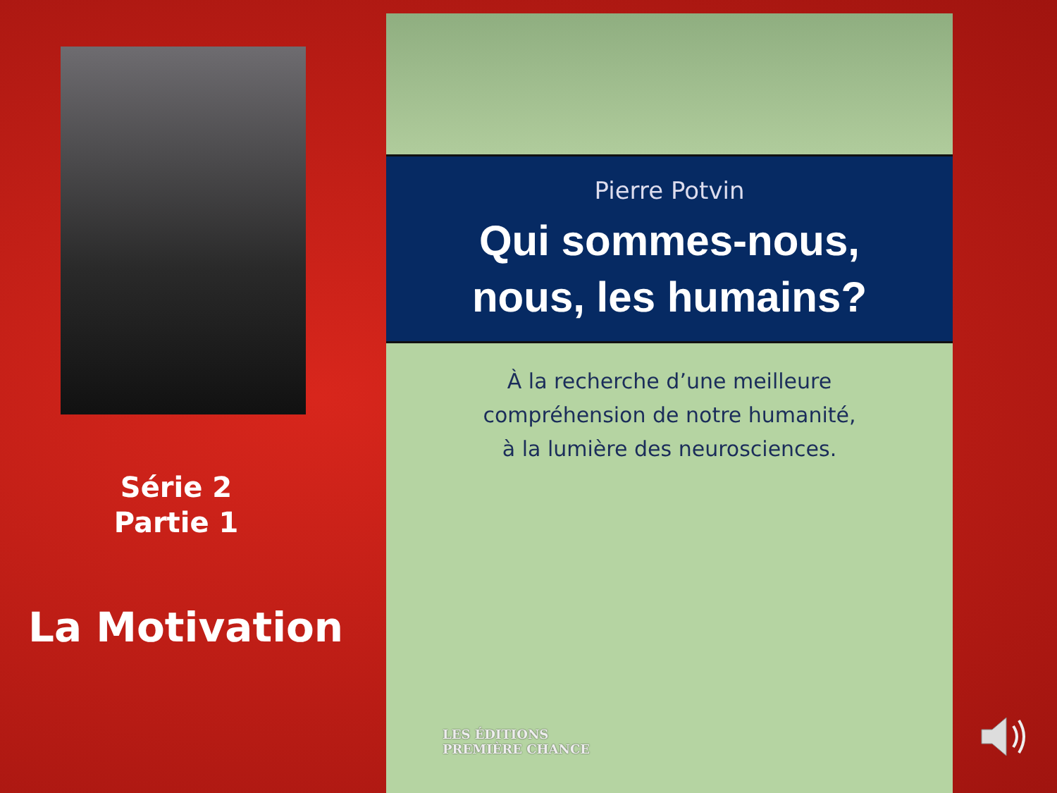Série 2
Partie 1
La Motivation
Pierre Potvin
Qui sommes-nous,
nous, les humains?
À la recherche d’une meilleure
compréhension de notre humanité,
à la lumière des neurosciences.
LES ÉDITIONS
PREMIÈRE CHANCE